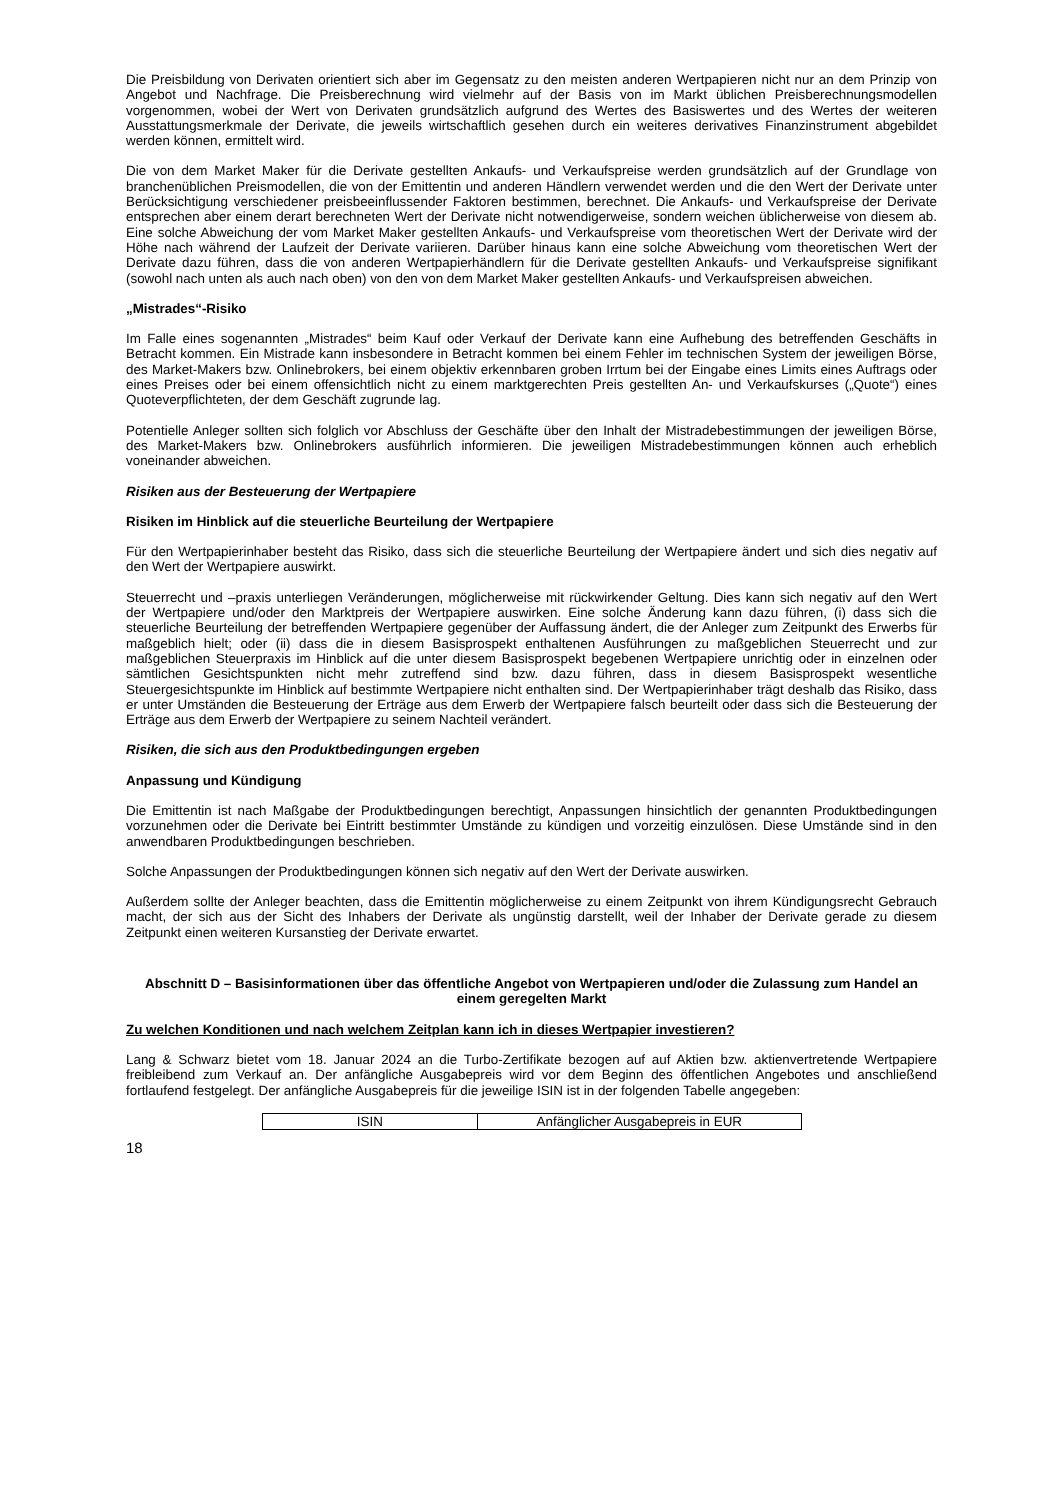Die Preisbildung von Derivaten orientiert sich aber im Gegensatz zu den meisten anderen Wertpapieren nicht nur an dem Prinzip von Angebot und Nachfrage. Die Preisberechnung wird vielmehr auf der Basis von im Markt üblichen Preisberechnungsmodellen vorgenommen, wobei der Wert von Derivaten grundsätzlich aufgrund des Wertes des Basiswertes und des Wertes der weiteren Ausstattungsmerkmale der Derivate, die jeweils wirtschaftlich gesehen durch ein weiteres derivatives Finanzinstrument abgebildet werden können, ermittelt wird.
Die von dem Market Maker für die Derivate gestellten Ankaufs- und Verkaufspreise werden grundsätzlich auf der Grundlage von branchenüblichen Preismodellen, die von der Emittentin und anderen Händlern verwendet werden und die den Wert der Derivate unter Berücksichtigung verschiedener preisbeeinflussender Faktoren bestimmen, berechnet. Die Ankaufs- und Verkaufspreise der Derivate entsprechen aber einem derart berechneten Wert der Derivate nicht notwendigerweise, sondern weichen üblicherweise von diesem ab. Eine solche Abweichung der vom Market Maker gestellten Ankaufs- und Verkaufspreise vom theoretischen Wert der Derivate wird der Höhe nach während der Laufzeit der Derivate variieren. Darüber hinaus kann eine solche Abweichung vom theoretischen Wert der Derivate dazu führen, dass die von anderen Wertpapierhändlern für die Derivate gestellten Ankaufs- und Verkaufspreise signifikant (sowohl nach unten als auch nach oben) von den von dem Market Maker gestellten Ankaufs- und Verkaufspreisen abweichen.
„Mistrades“-Risiko
Im Falle eines sogenannten „Mistrades“ beim Kauf oder Verkauf der Derivate kann eine Aufhebung des betreffenden Geschäfts in Betracht kommen. Ein Mistrade kann insbesondere in Betracht kommen bei einem Fehler im technischen System der jeweiligen Börse, des Market-Makers bzw. Onlinebrokers, bei einem objektiv erkennbaren groben Irrtum bei der Eingabe eines Limits eines Auftrags oder eines Preises oder bei einem offensichtlich nicht zu einem marktgerechten Preis gestellten An- und Verkaufskurses („Quote“) eines Quoteverpflichteten, der dem Geschäft zugrunde lag.
Potentielle Anleger sollten sich folglich vor Abschluss der Geschäfte über den Inhalt der Mistradebestimmungen der jeweiligen Börse, des Market-Makers bzw. Onlinebrokers ausführlich informieren. Die jeweiligen Mistradebestimmungen können auch erheblich voneinander abweichen.
Risiken aus der Besteuerung der Wertpapiere
Risiken im Hinblick auf die steuerliche Beurteilung der Wertpapiere
Für den Wertpapierinhaber besteht das Risiko, dass sich die steuerliche Beurteilung der Wertpapiere ändert und sich dies negativ auf den Wert der Wertpapiere auswirkt.
Steuerrecht und –praxis unterliegen Veränderungen, möglicherweise mit rückwirkender Geltung. Dies kann sich negativ auf den Wert der Wertpapiere und/oder den Marktpreis der Wertpapiere auswirken. Eine solche Änderung kann dazu führen, (i) dass sich die steuerliche Beurteilung der betreffenden Wertpapiere gegenüber der Auffassung ändert, die der Anleger zum Zeitpunkt des Erwerbs für maßgeblich hielt; oder (ii) dass die in diesem Basisprospekt enthaltenen Ausführungen zu maßgeblichen Steuerrecht und zur maßgeblichen Steuerpraxis im Hinblick auf die unter diesem Basisprospekt begebenen Wertpapiere unrichtig oder in einzelnen oder sämtlichen Gesichtspunkten nicht mehr zutreffend sind bzw. dazu führen, dass in diesem Basisprospekt wesentliche Steuergesichtspunkte im Hinblick auf bestimmte Wertpapiere nicht enthalten sind. Der Wertpapierinhaber trägt deshalb das Risiko, dass er unter Umständen die Besteuerung der Erträge aus dem Erwerb der Wertpapiere falsch beurteilt oder dass sich die Besteuerung der Erträge aus dem Erwerb der Wertpapiere zu seinem Nachteil verändert.
Risiken, die sich aus den Produktbedingungen ergeben
Anpassung und Kündigung
Die Emittentin ist nach Maßgabe der Produktbedingungen berechtigt, Anpassungen hinsichtlich der genannten Produktbedingungen vorzunehmen oder die Derivate bei Eintritt bestimmter Umstände zu kündigen und vorzeitig einzulösen. Diese Umstände sind in den anwendbaren Produktbedingungen beschrieben.
Solche Anpassungen der Produktbedingungen können sich negativ auf den Wert der Derivate auswirken.
Außerdem sollte der Anleger beachten, dass die Emittentin möglicherweise zu einem Zeitpunkt von ihrem Kündigungsrecht Gebrauch macht, der sich aus der Sicht des Inhabers der Derivate als ungünstig darstellt, weil der Inhaber der Derivate gerade zu diesem Zeitpunkt einen weiteren Kursanstieg der Derivate erwartet.
Abschnitt D – Basisinformationen über das öffentliche Angebot von Wertpapieren und/oder die Zulassung zum Handel an einem geregelten Markt
Zu welchen Konditionen und nach welchem Zeitplan kann ich in dieses Wertpapier investieren?
Lang & Schwarz bietet vom 18. Januar 2024 an die Turbo-Zertifikate bezogen auf auf Aktien bzw. aktienvertretende Wertpapiere freibleibend zum Verkauf an. Der anfängliche Ausgabepreis wird vor dem Beginn des öffentlichen Angebotes und anschließend fortlaufend festgelegt. Der anfängliche Ausgabepreis für die jeweilige ISIN ist in der folgenden Tabelle angegeben:
| ISIN | Anfänglicher Ausgabepreis in EUR |
18